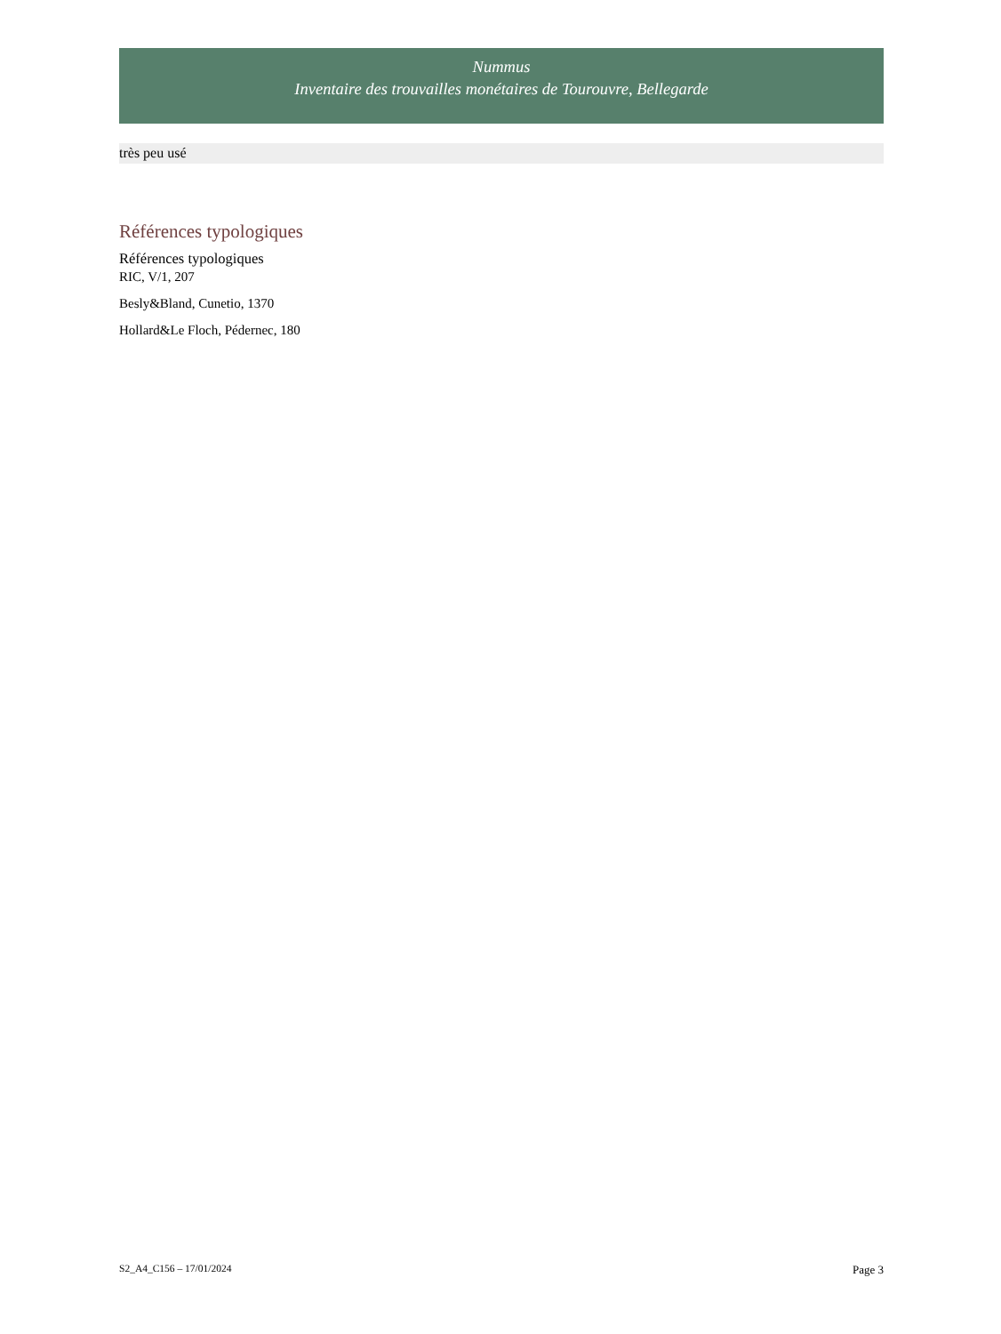Nummus
Inventaire des trouvailles monétaires de Tourouvre, Bellegarde
très peu usé
Références typologiques
Références typologiques
RIC, V/1, 207
Besly&Bland, Cunetio, 1370
Hollard&Le Floch, Pédernec, 180
S2_A4_C156 – 17/01/2024 Page 3